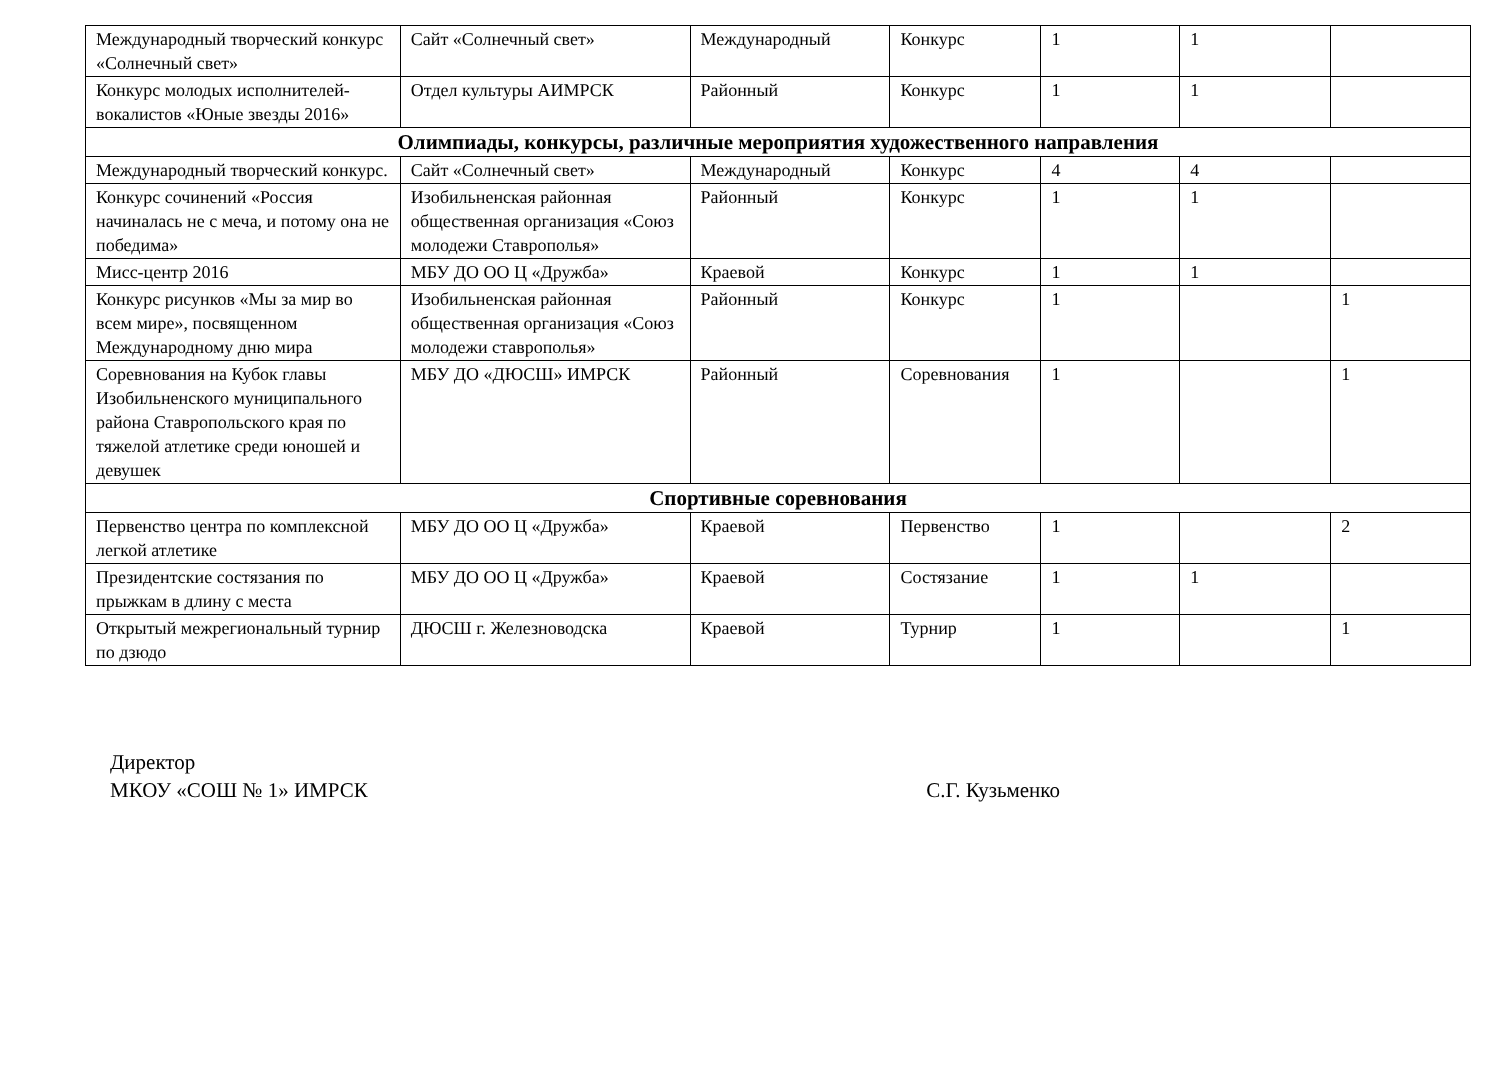| Международный творческий конкурс «Солнечный свет» | Сайт «Солнечный свет» | Международный | Конкурс | 1 | 1 | |
| Конкурс молодых исполнителей- вокалистов «Юные звезды 2016» | Отдел культуры АИМРСК | Районный | Конкурс | 1 | 1 | |
| Олимпиады, конкурсы, различные мероприятия художественного направления | | | | | | |
| Международный творческий конкурс. | Сайт «Солнечный свет» | Международный | Конкурс | 4 | 4 | |
| Конкурс сочинений «Россия начиналась не с меча, и потому она не победима» | Изобильненская районная общественная организация «Союз молодежи Ставрополья» | Районный | Конкурс | 1 | 1 | |
| Мисс-центр 2016 | МБУ ДО ОО Ц «Дружба» | Краевой | Конкурс | 1 | 1 | |
| Конкурс рисунков «Мы за мир во всем мире», посвященном Международному дню мира | Изобильненская районная общественная организация «Союз молодежи ставрополья» | Районный | Конкурс | 1 | | 1 |
| Соревнования на Кубок главы Изобильненского муниципального района Ставропольского края по тяжелой атлетике среди юношей и девушек | МБУ ДО «ДЮСШ» ИМРСК | Районный | Соревнования | 1 | | 1 |
| Спортивные соревнования | | | | | | |
| Первенство центра по комплексной легкой атлетике | МБУ ДО ОО Ц «Дружба» | Краевой | Первенство | 1 | | 2 |
| Президентские состязания по прыжкам в длину с места | МБУ ДО ОО Ц «Дружба» | Краевой | Состязание | 1 | 1 | |
| Открытый межрегиональный турнир по дзюдо | ДЮСШ г. Железноводска | Краевой | Турнир | 1 | | 1 |
Директор
МКОУ «СОШ № 1» ИМРСК С.Г. Кузьменко